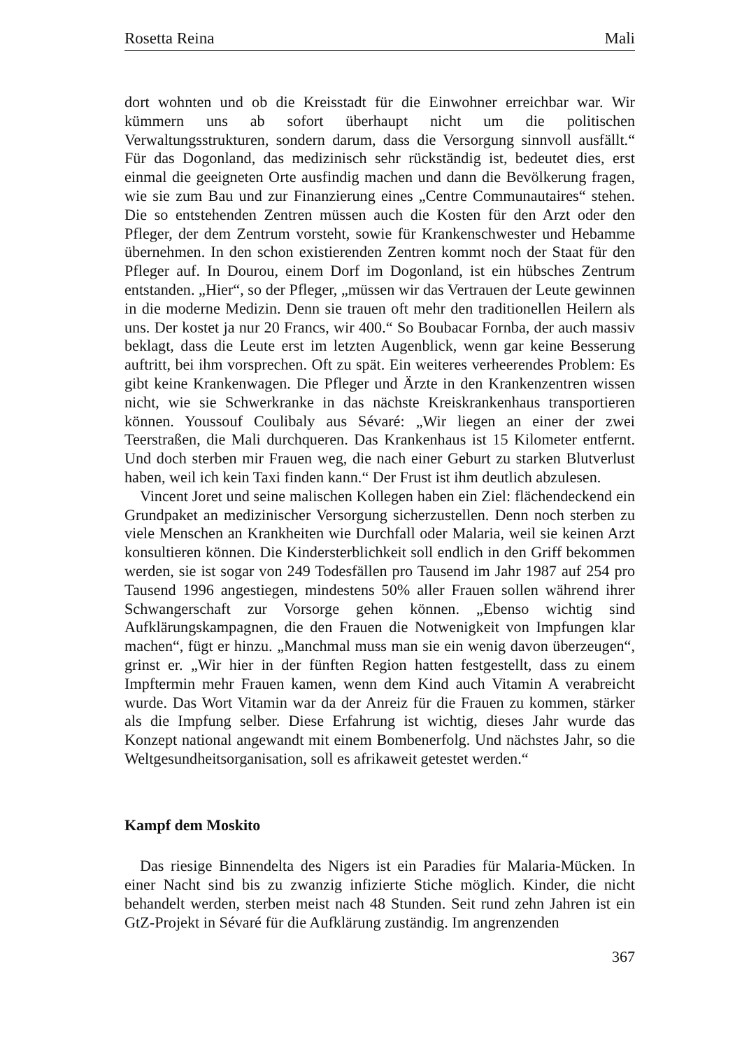Rosetta Reina Mali
dort wohnten und ob die Kreisstadt für die Einwohner erreichbar war. Wir kümmern uns ab sofort überhaupt nicht um die politischen Verwaltungsstrukturen, sondern darum, dass die Versorgung sinnvoll ausfällt.“ Für das Dogonland, das medizinisch sehr rückständig ist, bedeutet dies, erst einmal die geeigneten Orte ausfindig machen und dann die Bevölkerung fragen, wie sie zum Bau und zur Finanzierung eines „Centre Communautaires“ stehen. Die so entstehenden Zentren müssen auch die Kosten für den Arzt oder den Pfleger, der dem Zentrum vorsteht, sowie für Krankenschwester und Hebamme übernehmen. In den schon existierenden Zentren kommt noch der Staat für den Pfleger auf. In Dourou, einem Dorf im Dogonland, ist ein hübsches Zentrum entstanden. „Hier“, so der Pfleger, „müssen wir das Vertrauen der Leute gewinnen in die moderne Medizin. Denn sie trauen oft mehr den traditionellen Heilern als uns. Der kostet ja nur 20 Francs, wir 400.“ So Boubacar Fornba, der auch massiv beklagt, dass die Leute erst im letzten Augenblick, wenn gar keine Besserung auftritt, bei ihm vorsprechen. Oft zu spät. Ein weiteres verheerendes Problem: Es gibt keine Krankenwagen. Die Pfleger und Ärzte in den Krankenzentren wissen nicht, wie sie Schwerkranke in das nächste Kreiskrankenhaus transportieren können. Youssouf Coulibaly aus Sévaré: „Wir liegen an einer der zwei Teerstraßen, die Mali durchqueren. Das Krankenhaus ist 15 Kilometer entfernt. Und doch sterben mir Frauen weg, die nach einer Geburt zu starken Blutverlust haben, weil ich kein Taxi finden kann.“ Der Frust ist ihm deutlich abzulesen.
Vincent Joret und seine malischen Kollegen haben ein Ziel: flächendeckend ein Grundpaket an medizinischer Versorgung sicherzustellen. Denn noch sterben zu viele Menschen an Krankheiten wie Durchfall oder Malaria, weil sie keinen Arzt konsultieren können. Die Kindersterblichkeit soll endlich in den Griff bekommen werden, sie ist sogar von 249 Todesfällen pro Tausend im Jahr 1987 auf 254 pro Tausend 1996 angestiegen, mindestens 50% aller Frauen sollen während ihrer Schwangerschaft zur Vorsorge gehen können. „Ebenso wichtig sind Aufklärungskampagnen, die den Frauen die Notwenigkeit von Impfungen klar machen“, fügt er hinzu. „Manchmal muss man sie ein wenig davon überzeugen“, grinst er. „Wir hier in der fünften Region hatten festgestellt, dass zu einem Impftermin mehr Frauen kamen, wenn dem Kind auch Vitamin A verabreicht wurde. Das Wort Vitamin war da der Anreiz für die Frauen zu kommen, stärker als die Impfung selber. Diese Erfahrung ist wichtig, dieses Jahr wurde das Konzept national angewandt mit einem Bombenerfolg. Und nächstes Jahr, so die Weltgesundheitsorganisation, soll es afrikaweit getestet werden.“
Kampf dem Moskito
Das riesige Binnendelta des Nigers ist ein Paradies für Malaria-Mücken. In einer Nacht sind bis zu zwanzig infizierte Stiche möglich. Kinder, die nicht behandelt werden, sterben meist nach 48 Stunden. Seit rund zehn Jahren ist ein GtZ-Projekt in Sévaré für die Aufklärung zuständig. Im angrenzenden
367